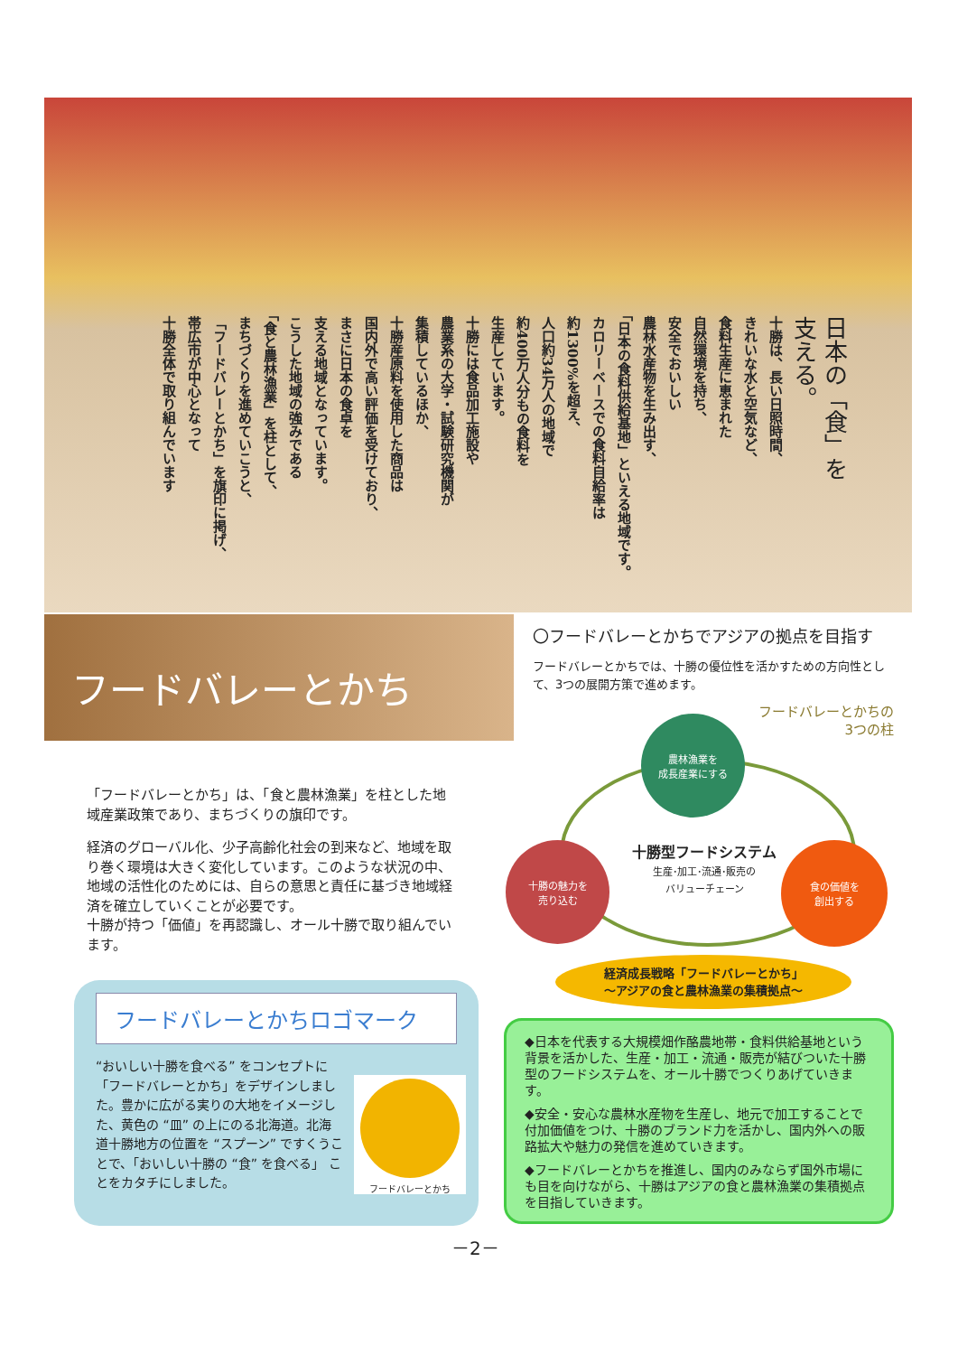日本の「食」を
支える。
十勝は、長い日照時間、
きれいな水と空気など、
食料生産に恵まれた
自然環境を持ち、
安全でおいしい
農林水産物を生み出す、
「日本の食料供給基地」といえる地域です。
カロリーベースでの食料自給率は
約1300%を超え、
人口約34万人の地域で
約400万人分もの食料を
生産しています。
十勝には食品加工施設や
農業系の大学・試験研究機関が
集積しているほか、
十勝産原料を使用した商品は
国内外で高い評価を受けており、
まさに日本の食卓を
支える地域となっています。
こうした地域の強みである
「食と農林漁業」を柱として、
まちづくりを進めていこうと、
「フードバレーとかち」を旗印に掲げ、
帯広市が中心となって
十勝全体で取り組んでいます
フードバレーとかち
「フードバレーとかち」は、「食と農林漁業」を柱とした地域産業政策であり、まちづくりの旗印です。
経済のグローバル化、少子高齢化社会の到来など、地域を取り巻く環境は大きく変化しています。このような状況の中、地域の活性化のためには、自らの意思と責任に基づき地域経済を確立していくことが必要です。
十勝が持つ「価値」を再認識し、オール十勝で取り組んでいます。
フードバレーとかちロゴマーク
“おいしい十勝を食べる” をコンセプトに「フードバレーとかち」をデザインしました。豊かに広がる実りの大地をイメージした、黄色の “皿” の上にのる北海道。北海道十勝地方の位置を “スプーン” ですくうことで、「おいしい十勝の “食” を食べる」 ことをカタチにしました。
フードバレーとかち
〇フードバレーとかちでアジアの拠点を目指す
フードバレーとかちでは、十勝の優位性を活かすための方向性として、3つの展開方策で進めます。
フードバレーとかちの
3つの柱
農林漁業を
成長産業にする
十勝の魅力を
売り込む
食の価値を
創出する
十勝型フードシステム
生産･加工･流通･販売の
バリューチェーン
経済成長戦略「フードバレーとかち」
～アジアの食と農林漁業の集積拠点～
◆日本を代表する大規模畑作酪農地帯・食料供給基地という背景を活かした、生産・加工・流通・販売が結びついた十勝型のフードシステムを、オール十勝でつくりあげていきます。
◆安全・安心な農林水産物を生産し、地元で加工することで付加価値をつけ、十勝のブランド力を活かし、国内外への販路拡大や魅力の発信を進めていきます。
◆フードバレーとかちを推進し、国内のみならず国外市場にも目を向けながら、十勝はアジアの食と農林漁業の集積拠点を目指していきます。
－2－